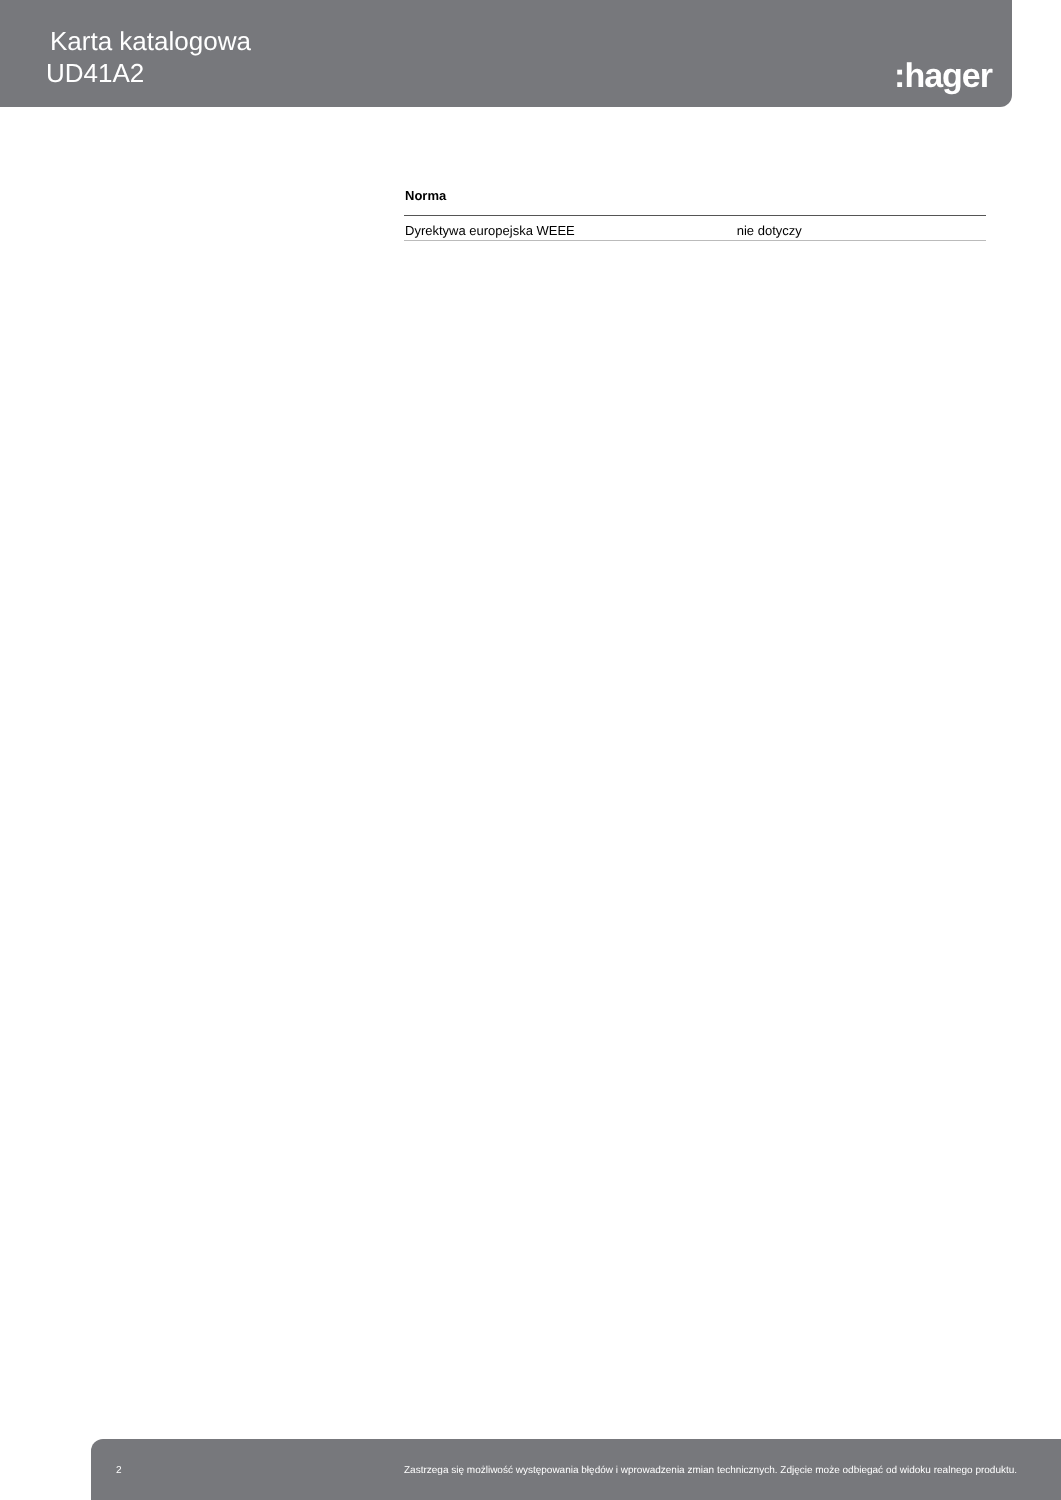Karta katalogowa
UD41A2
:hager
Norma
| Dyrektywa europejska WEEE | nie dotyczy |
2 Zastrzega się możliwość występowania błędów i wprowadzenia zmian technicznych. Zdjęcie może odbiegać od widoku realnego produktu.